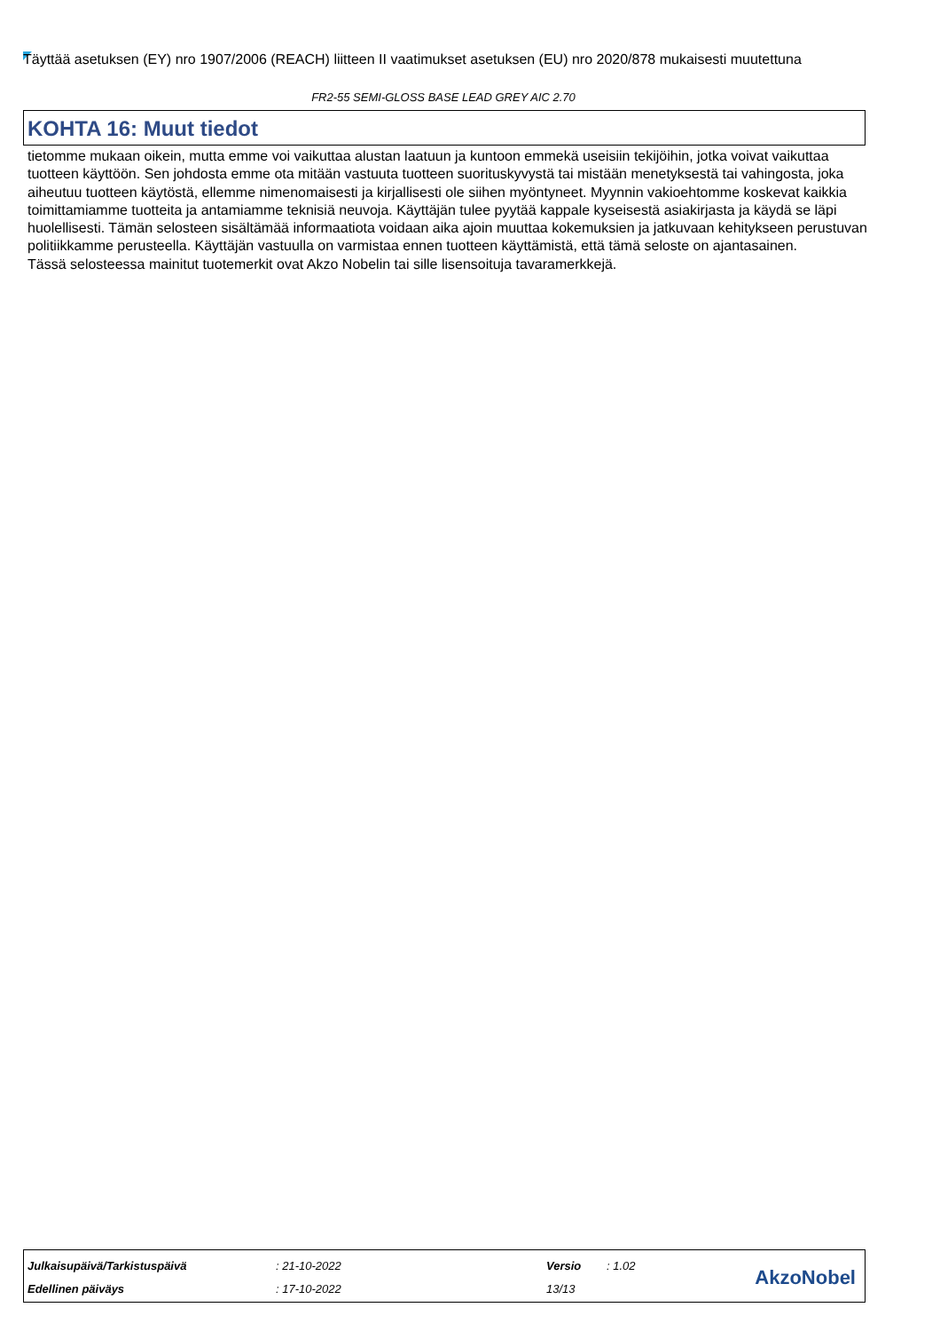Täyttää asetuksen (EY) nro 1907/2006 (REACH) liitteen II vaatimukset asetuksen (EU) nro 2020/878 mukaisesti muutettuna
FR2-55 SEMI-GLOSS BASE LEAD GREY AIC 2.70
KOHTA 16: Muut tiedot
tietomme mukaan oikein, mutta emme voi vaikuttaa alustan laatuun ja kuntoon emmekä useisiin tekijöihin, jotka voivat vaikuttaa tuotteen käyttöön. Sen johdosta emme ota mitään vastuuta tuotteen suorituskyvystä tai mistään menetyksestä tai vahingosta, joka aiheutuu tuotteen käytöstä, ellemme nimenomaisesti ja kirjallisesti ole siihen myöntyneet. Myynnin vakioehtomme koskevat kaikkia toimittamiamme tuotteita ja antamiamme teknisiä neuvoja. Käyttäjän tulee pyytää kappale kyseisestä asiakirjasta ja käydä se läpi huolellisesti. Tämän selosteen sisältämää informaatiota voidaan aika ajoin muuttaa kokemuksien ja jatkuvaan kehitykseen perustuvan politiikkamme perusteella. Käyttäjän vastuulla on varmistaa ennen tuotteen käyttämistä, että tämä seloste on ajantasainen.
Tässä selosteessa mainitut tuotemerkit ovat Akzo Nobelin tai sille lisensoituja tavaramerkkejä.
| Julkaisupäivä/Tarkistuspäivä | : 21-10-2022 | Versio | : 1.02 |
| Edellinen päiväys | : 17-10-2022 | 13/13 | |
AkzoNobel